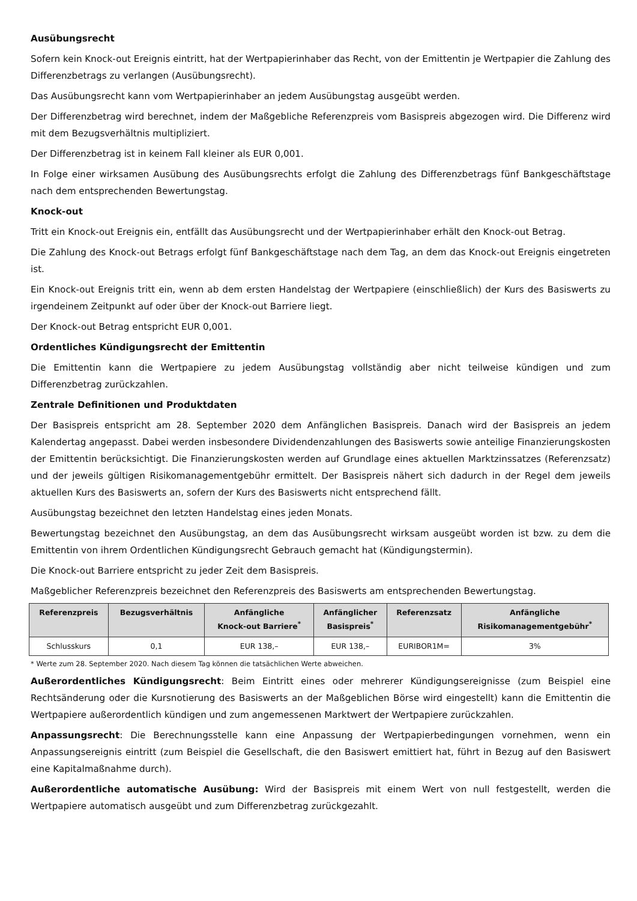Ausübungsrecht
Sofern kein Knock-out Ereignis eintritt, hat der Wertpapierinhaber das Recht, von der Emittentin je Wertpapier die Zahlung des Differenzbetrags zu verlangen (Ausübungsrecht).
Das Ausübungsrecht kann vom Wertpapierinhaber an jedem Ausübungstag ausgeübt werden.
Der Differenzbetrag wird berechnet, indem der Maßgebliche Referenzpreis vom Basispreis abgezogen wird. Die Differenz wird mit dem Bezugsverhältnis multipliziert.
Der Differenzbetrag ist in keinem Fall kleiner als EUR 0,001.
In Folge einer wirksamen Ausübung des Ausübungsrechts erfolgt die Zahlung des Differenzbetrags fünf Bankgeschäftstage nach dem entsprechenden Bewertungstag.
Knock-out
Tritt ein Knock-out Ereignis ein, entfällt das Ausübungsrecht und der Wertpapierinhaber erhält den Knock-out Betrag.
Die Zahlung des Knock-out Betrags erfolgt fünf Bankgeschäftstage nach dem Tag, an dem das Knock-out Ereignis eingetreten ist.
Ein Knock-out Ereignis tritt ein, wenn ab dem ersten Handelstag der Wertpapiere (einschließlich) der Kurs des Basiswerts zu irgendeinem Zeitpunkt auf oder über der Knock-out Barriere liegt.
Der Knock-out Betrag entspricht EUR 0,001.
Ordentliches Kündigungsrecht der Emittentin
Die Emittentin kann die Wertpapiere zu jedem Ausübungstag vollständig aber nicht teilweise kündigen und zum Differenzbetrag zurückzahlen.
Zentrale Definitionen und Produktdaten
Der Basispreis entspricht am 28. September 2020 dem Anfänglichen Basispreis. Danach wird der Basispreis an jedem Kalendertag angepasst. Dabei werden insbesondere Dividendenzahlungen des Basiswerts sowie anteilige Finanzierungskosten der Emittentin berücksichtigt. Die Finanzierungskosten werden auf Grundlage eines aktuellen Marktzinssatzes (Referenzsatz) und der jeweils gültigen Risikomanagementgebühr ermittelt. Der Basispreis nähert sich dadurch in der Regel dem jeweils aktuellen Kurs des Basiswerts an, sofern der Kurs des Basiswerts nicht entsprechend fällt.
Ausübungstag bezeichnet den letzten Handelstag eines jeden Monats.
Bewertungstag bezeichnet den Ausübungstag, an dem das Ausübungsrecht wirksam ausgeübt worden ist bzw. zu dem die Emittentin von ihrem Ordentlichen Kündigungsrecht Gebrauch gemacht hat (Kündigungstermin).
Die Knock-out Barriere entspricht zu jeder Zeit dem Basispreis.
Maßgeblicher Referenzpreis bezeichnet den Referenzpreis des Basiswerts am entsprechenden Bewertungstag.
| Referenzpreis | Bezugsverhältnis | Anfängliche Knock-out Barriere<sup>*</sup> | Anfänglicher Basispreis<sup>*</sup> | Referenzsatz | Anfängliche Risikomanagementgebühr<sup>*</sup> |
| --- | --- | --- | --- | --- | --- |
| Schlusskurs | 0,1 | EUR 138,– | EUR 138,– | EURIBOR1M= | 3% |
* Werte zum 28. September 2020. Nach diesem Tag können die tatsächlichen Werte abweichen.
Außerordentliches Kündigungsrecht: Beim Eintritt eines oder mehrerer Kündigungsereignisse (zum Beispiel eine Rechtsänderung oder die Kursnotierung des Basiswerts an der Maßgeblichen Börse wird eingestellt) kann die Emittentin die Wertpapiere außerordentlich kündigen und zum angemessenen Marktwert der Wertpapiere zurückzahlen.
Anpassungsrecht: Die Berechnungsstelle kann eine Anpassung der Wertpapierbedingungen vornehmen, wenn ein Anpassungsereignis eintritt (zum Beispiel die Gesellschaft, die den Basiswert emittiert hat, führt in Bezug auf den Basiswert eine Kapitalmaßnahme durch).
Außerordentliche automatische Ausübung: Wird der Basispreis mit einem Wert von null festgestellt, werden die Wertpapiere automatisch ausgeübt und zum Differenzbetrag zurückgezahlt.